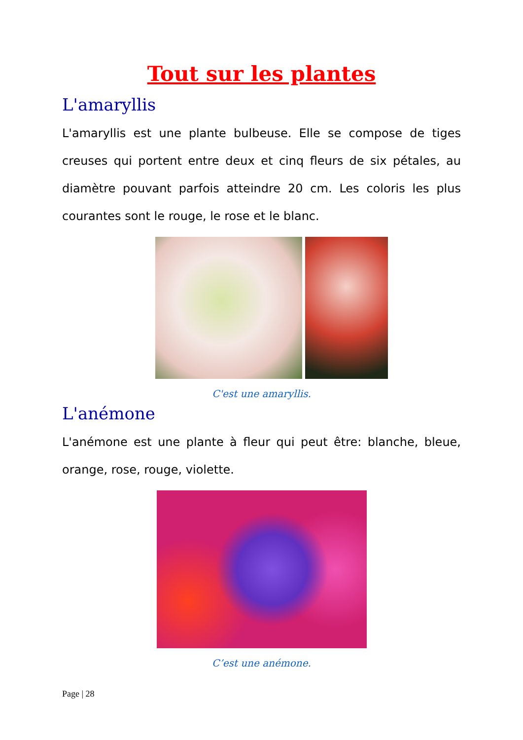Tout sur les plantes
L'amaryllis
L'amaryllis est une plante bulbeuse. Elle se compose de tiges creuses qui portent entre deux et cinq fleurs de six pétales, au diamètre pouvant parfois atteindre 20 cm. Les coloris les plus courantes sont le rouge, le rose et le blanc.
C'est une amaryllis.
L'anémone
L'anémone est une plante à fleur qui peut être: blanche, bleue, orange, rose, rouge, violette.
C’est une anémone.
Page | 28